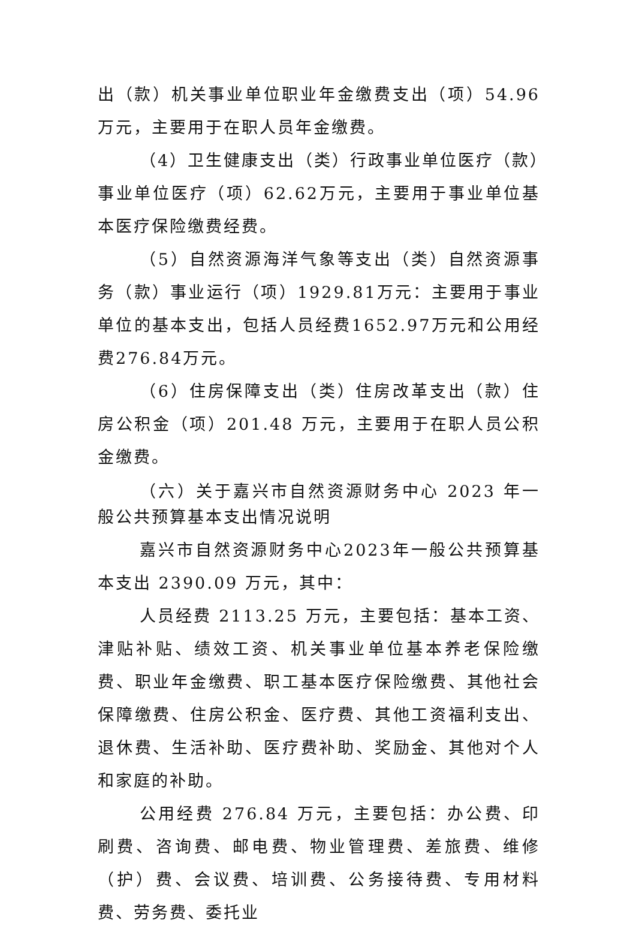出（款）机关事业单位职业年金缴费支出（项）54.96 万元，主要用于在职人员年金缴费。
（4）卫生健康支出（类）行政事业单位医疗（款）事业单位医疗（项）62.62万元，主要用于事业单位基本医疗保险缴费经费。
（5）自然资源海洋气象等支出（类）自然资源事务（款）事业运行（项）1929.81万元：主要用于事业单位的基本支出，包括人员经费1652.97万元和公用经费276.84万元。
（6）住房保障支出（类）住房改革支出（款）住房公积金（项）201.48 万元，主要用于在职人员公积金缴费。
（六）关于嘉兴市自然资源财务中心 2023 年一般公共预算基本支出情况说明
嘉兴市自然资源财务中心2023年一般公共预算基本支出 2390.09 万元，其中：
人员经费 2113.25 万元，主要包括：基本工资、津贴补贴、绩效工资、机关事业单位基本养老保险缴费、职业年金缴费、职工基本医疗保险缴费、其他社会保障缴费、住房公积金、医疗费、其他工资福利支出、退休费、生活补助、医疗费补助、奖励金、其他对个人和家庭的补助。
公用经费 276.84 万元，主要包括：办公费、印刷费、咨询费、邮电费、物业管理费、差旅费、维修（护）费、会议费、培训费、公务接待费、专用材料费、劳务费、委托业